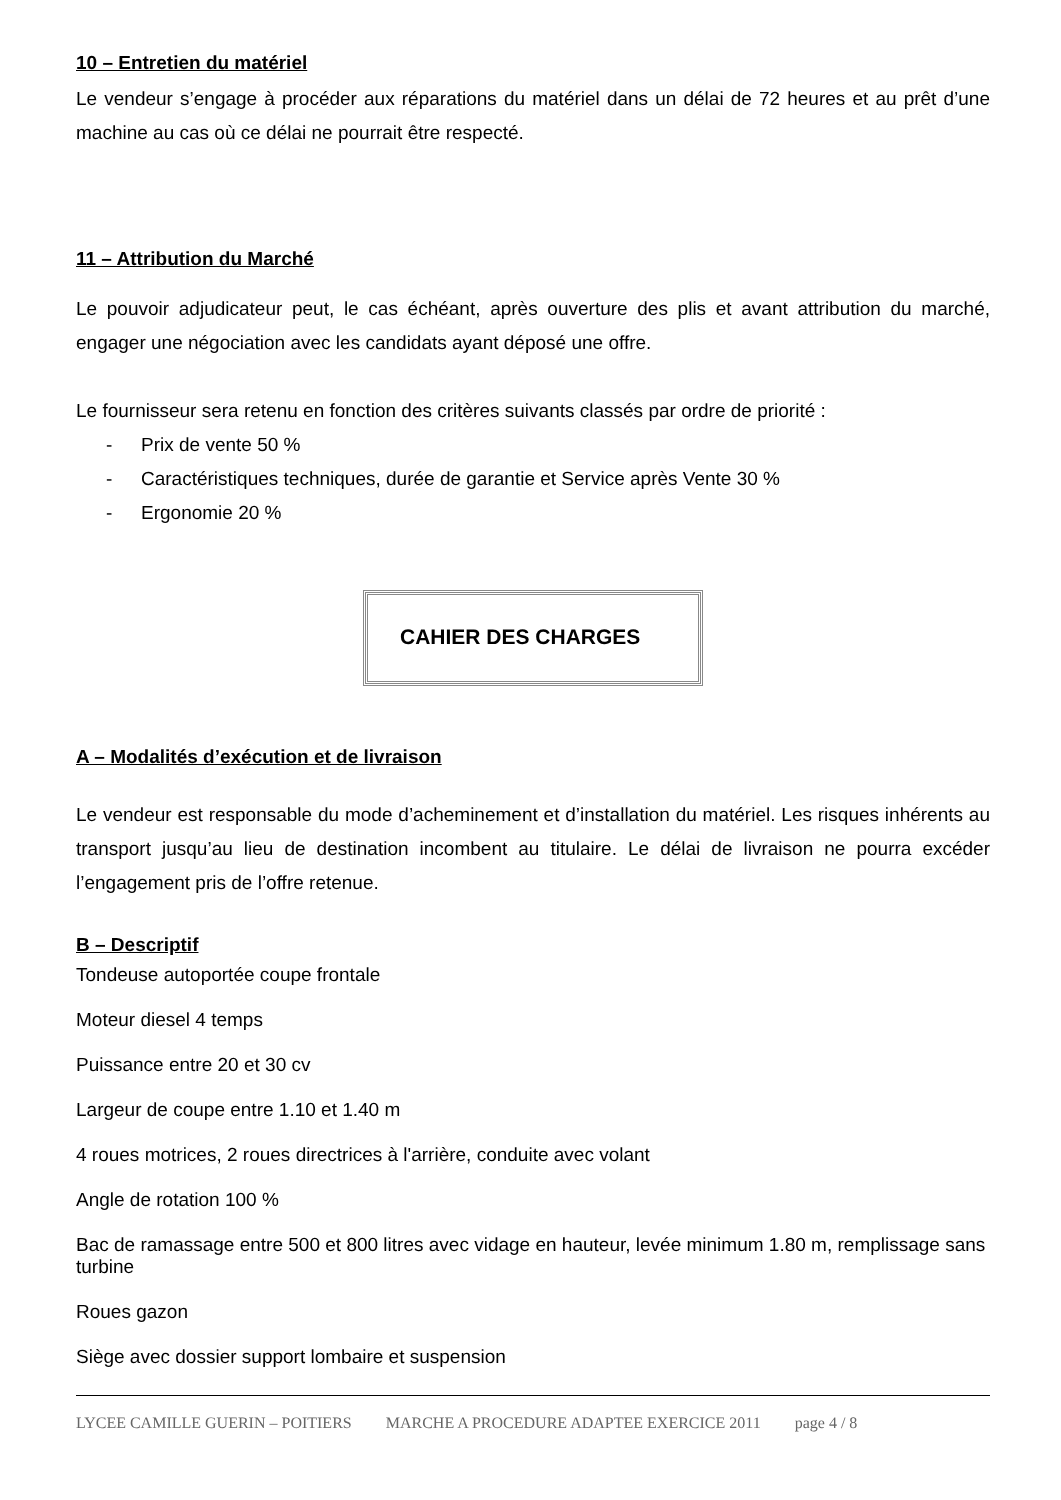10 – Entretien du matériel
Le vendeur s’engage à procéder aux réparations du matériel dans un délai de 72 heures et au prêt d’une machine au cas où ce délai ne pourrait être respecté.
11 – Attribution du Marché
Le pouvoir adjudicateur peut, le cas échéant, après ouverture des plis et avant attribution du marché, engager une négociation avec les candidats ayant déposé une offre.
Le fournisseur sera retenu en fonction des critères suivants classés par ordre de priorité :
- Prix de vente 50 %
- Caractéristiques techniques, durée de garantie et Service après Vente 30 %
- Ergonomie 20 %
CAHIER DES CHARGES
A – Modalités d’exécution et de livraison
Le vendeur est responsable du mode d’acheminement et d’installation du matériel. Les risques inhérents au transport jusqu’au lieu de destination incombent au titulaire. Le délai de livraison ne pourra excéder l’engagement pris de l’offre retenue.
B – Descriptif
Tondeuse autoportée coupe frontale
Moteur diesel 4 temps
Puissance entre 20 et 30 cv
Largeur de coupe entre 1.10 et 1.40 m
4 roues motrices, 2 roues directrices à l'arrière, conduite avec volant
Angle de rotation 100 %
Bac de ramassage entre 500 et 800 litres avec vidage en hauteur, levée minimum 1.80 m, remplissage sans turbine
Roues gazon
Siège avec dossier support lombaire et suspension
LYCEE CAMILLE GUERIN – POITIERS MARCHE A PROCEDURE ADAPTEE EXERCICE 2011 page 4 / 8